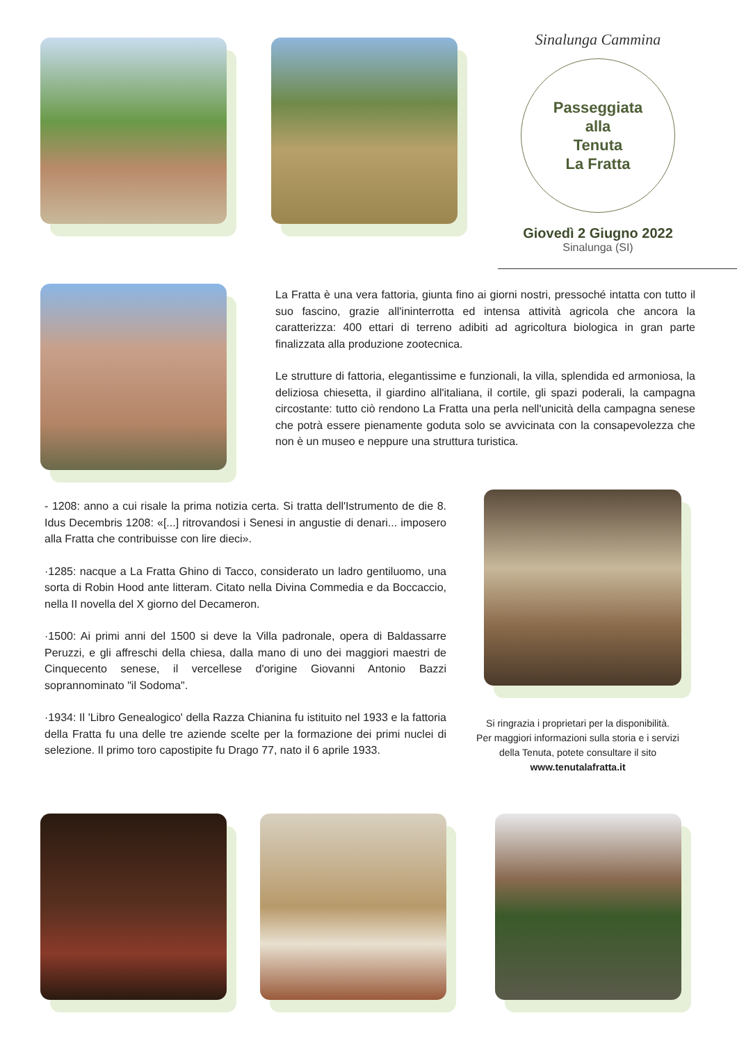Sinalunga Cammina
Passeggiata
alla
Tenuta
La Fratta
Giovedì 2 Giugno 2022
Sinalunga (SI)
La Fratta è una vera fattoria, giunta fino ai giorni nostri, pressoché intatta con tutto il suo fascino, grazie all'ininterrotta ed intensa attività agricola che ancora la caratterizza: 400 ettari di terreno adibiti ad agricoltura biologica in gran parte finalizzata alla produzione zootecnica.
Le strutture di fattoria, elegantissime e funzionali, la villa, splendida ed armoniosa, la deliziosa chiesetta, il giardino all'italiana, il cortile, gli spazi poderali, la campagna circostante: tutto ciò rendono La Fratta una perla nell'unicità della campagna senese che potrà essere pienamente goduta solo se avvicinata con la consapevolezza che non è un museo e neppure una struttura turistica.
- 1208: anno a cui risale la prima notizia certa. Si tratta dell'Istrumento de die 8. Idus Decembris 1208: «[...] ritrovandosi i Senesi in angustie di denari... imposero alla Fratta che contribuisse con lire dieci».
·1285: nacque a La Fratta Ghino di Tacco, considerato un ladro gentiluomo, una sorta di Robin Hood ante litteram. Citato nella Divina Commedia e da Boccaccio, nella II novella del X giorno del Decameron.
·1500: Ai primi anni del 1500 si deve la Villa padronale, opera di Baldassarre Peruzzi, e gli affreschi della chiesa, dalla mano di uno dei maggiori maestri de Cinquecento senese, il vercellese d'origine Giovanni Antonio Bazzi soprannominato "il Sodoma".
·1934: Il 'Libro Genealogico' della Razza Chianina fu istituito nel 1933 e la fattoria della Fratta fu una delle tre aziende scelte per la formazione dei primi nuclei di selezione. Il primo toro capostipite fu Drago 77, nato il 6 aprile 1933.
Si ringrazia i proprietari per la disponibilità.
Per maggiori informazioni sulla storia e i servizi della Tenuta, potete consultare il sito www.tenutalafratta.it